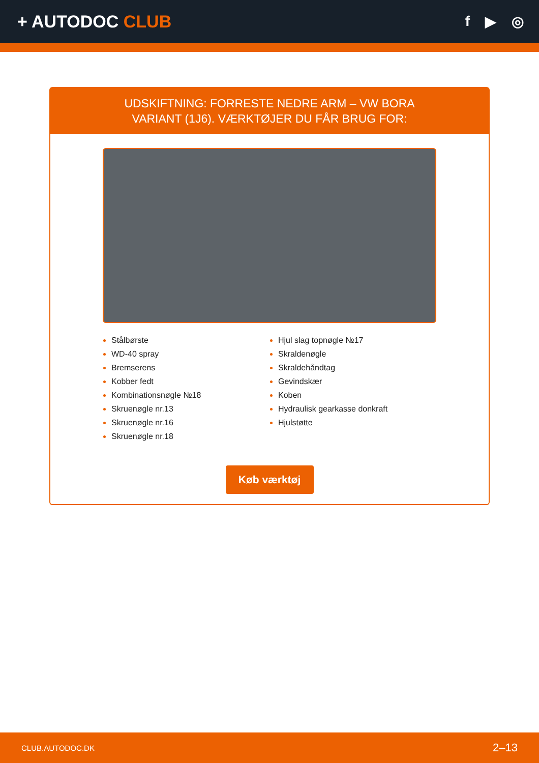+ AUTODOC CLUB
f ▶ ◎
UDSKIFTNING: FORRESTE NEDRE ARM – VW BORA VARIANT (1J6). VÆRKTØJER DU FÅR BRUG FOR:
Stålbørste
WD-40 spray
Bremserens
Kobber fedt
Kombinationsnøgle №18
Skruenøgle nr.13
Skruenøgle nr.16
Skruenøgle nr.18
Hjul slag topnøgle №17
Skraldenøgle
Skraldehåndtag
Gevindskær
Koben
Hydraulisk gearkasse donkraft
Hjulstøtte
Køb værktøj
CLUB.AUTODOC.DK 2–13